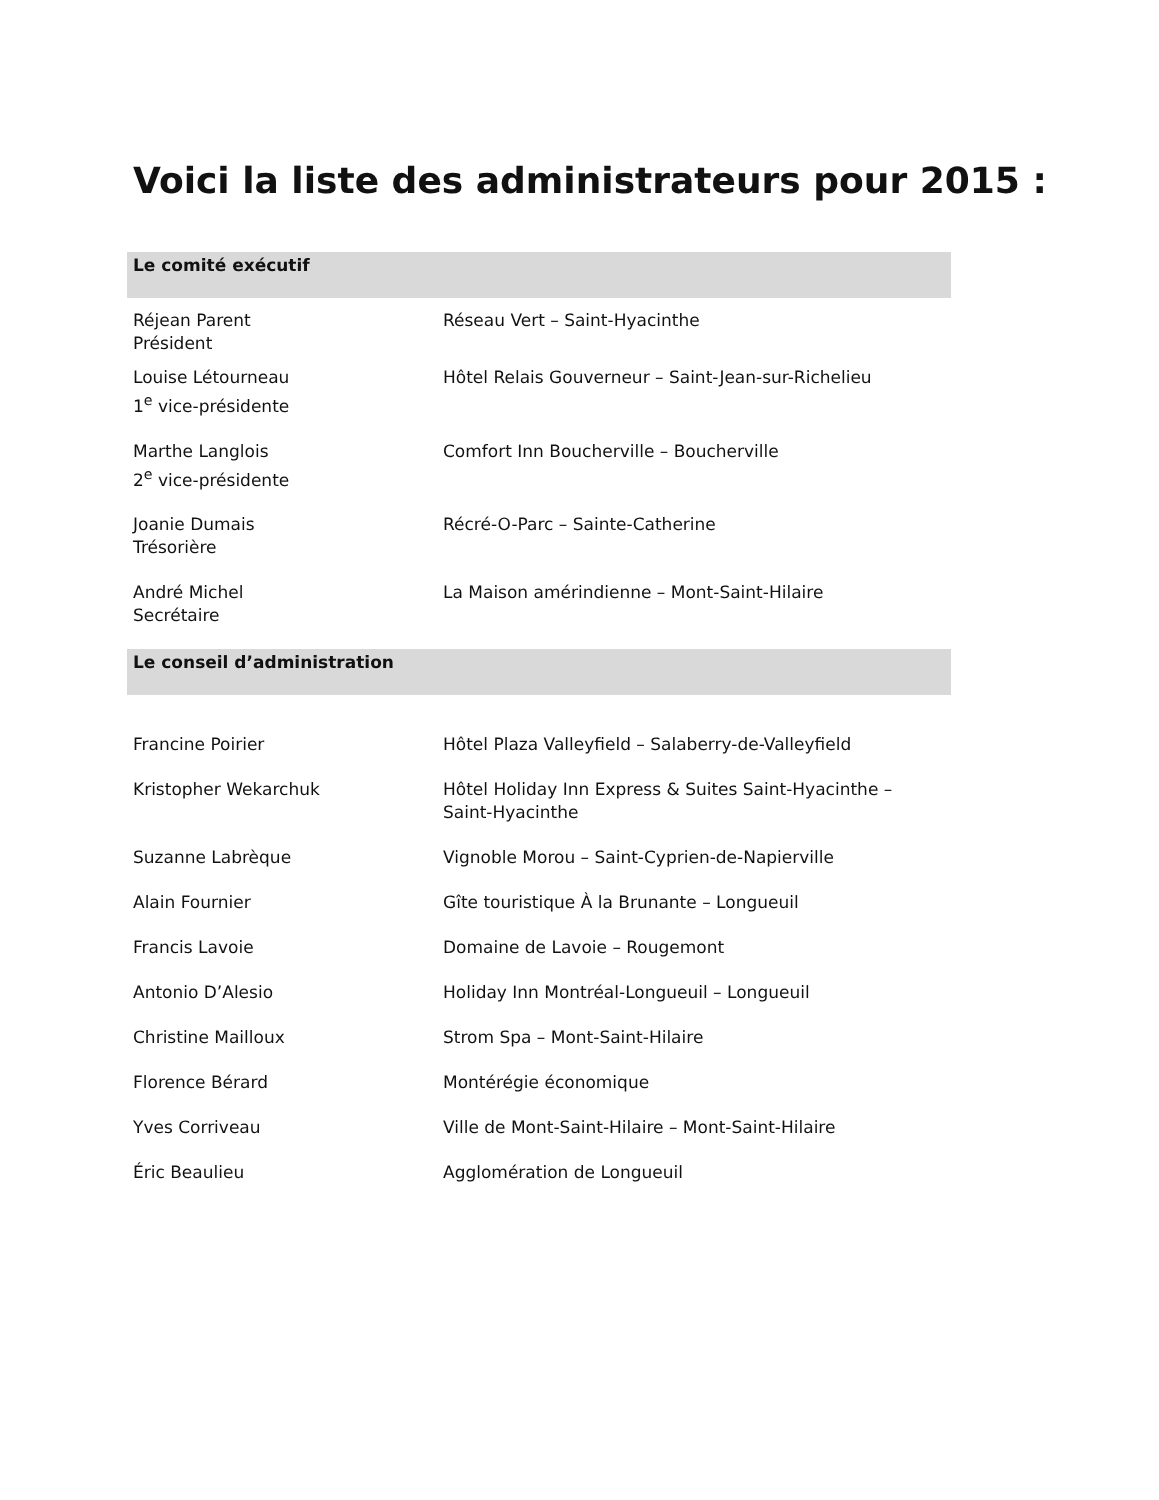Voici la liste des administrateurs pour 2015 :
| Le comité exécutif | |
| --- | --- |
| Réjean Parent Président | Réseau Vert – Saint-Hyacinthe |
| Louise Létourneau 1<sup>e</sup> vice-présidente | Hôtel Relais Gouverneur – Saint-Jean-sur-Richelieu |
| Marthe Langlois 2<sup>e</sup> vice-présidente | Comfort Inn Boucherville – Boucherville |
| Joanie Dumais Trésorière | Récré-O-Parc – Sainte-Catherine |
| André Michel Secrétaire | La Maison amérindienne – Mont-Saint-Hilaire |
| Le conseil d’administration | |
| Francine Poirier | Hôtel Plaza Valleyfield – Salaberry-de-Valleyfield |
| Kristopher Wekarchuk | Hôtel Holiday Inn Express & Suites Saint-Hyacinthe – Saint-Hyacinthe |
| Suzanne Labrèque | Vignoble Morou – Saint-Cyprien-de-Napierville |
| Alain Fournier | Gîte touristique À la Brunante – Longueuil |
| Francis Lavoie | Domaine de Lavoie – Rougemont |
| Antonio D’Alesio | Holiday Inn Montréal-Longueuil – Longueuil |
| Christine Mailloux | Strom Spa – Mont-Saint-Hilaire |
| Florence Bérard | Montérégie économique |
| Yves Corriveau | Ville de Mont-Saint-Hilaire – Mont-Saint-Hilaire |
| Éric Beaulieu | Agglomération de Longueuil |